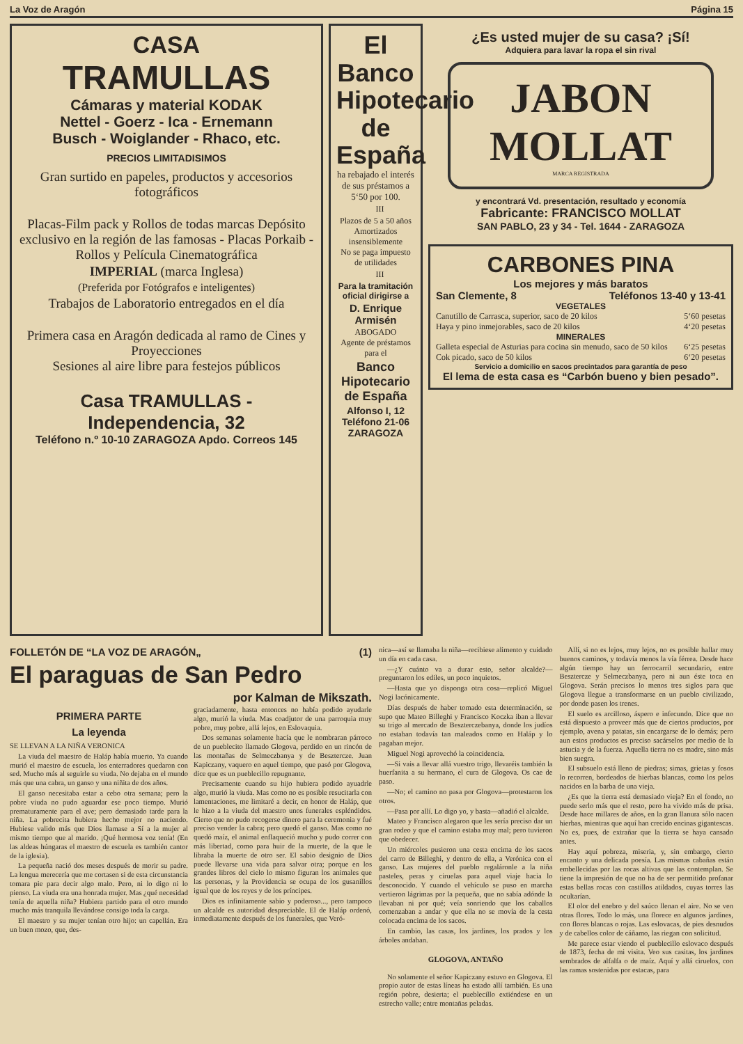La Voz de Aragón Página 15
CASA
TRAMULLAS
Cámaras y material KODAK
Nettel - Goerz - Ica - Ernemann
Busch - Woiglander - Rhaco, etc.
PRECIOS LIMITADISIMOS
Gran surtido en papeles, productos y accesorios fotográficos
Placas-Film pack y Rollos de todas marcas Depósito exclusivo en la región de las famosas - Placas Porkaib - Rollos y Película Cinematográfica
IMPERIAL (marca Inglesa)
(Preferida por Fotógrafos e inteligentes)
Trabajos de Laboratorio entregados en el día
Primera casa en Aragón dedicada al ramo de Cines y Proyecciones
Sesiones al aire libre para festejos públicos
Casa TRAMULLAS - Independencia, 32
Teléfono n.º 10-10 ZARAGOZA Apdo. Correos 145
El Banco Hipotecario de España
ha rebajado el interés de sus préstamos a 5‘50 por 100.
III
Plazos de 5 a 50 años
Amortizados insensiblemente
No se paga impuesto de utilidades
III
Para la tramitación oficial dirigirse a
D. Enrique Armisén
ABOGADO
Agente de préstamos para el
Banco Hipotecario de España
Alfonso I, 12
Teléfono 21-06
ZARAGOZA
¿Es usted mujer de su casa? ¡Sí!
Adquiera para lavar la ropa el sin rival
JABON
MOLLAT
MARCA REGISTRADA
y encontrará Vd. presentación, resultado y economía
Fabricante: FRANCISCO MOLLAT
SAN PABLO, 23 y 34 - Tel. 1644 - ZARAGOZA
CARBONES PINA
Los mejores y más baratos
San Clemente, 8 Teléfonos 13-40 y 13-41
VEGETALES
Canutillo de Carrasca, superior, saco de 20 kilos 5‘60 pesetas
Haya y pino inmejorables, saco de 20 kilos 4‘20 pesetas
MINERALES
Galleta especial de Asturias para cocina sin menudo, saco de 50 kilos 6‘25 pesetas
Cok picado, saco de 50 kilos 6‘20 pesetas
Servicio a domicilio en sacos precintados para garantía de peso
El lema de esta casa es “Carbón bueno y bien pesado”.
FOLLETÓN DE “LA VOZ DE ARAGÓN„ (1)
El paraguas de San Pedro
por Kalman de Mikszath.
PRIMERA PARTE
La leyenda
SE LLEVAN A LA NIÑA VERONICA
La viuda del maestro de Haláp había muerto. Ya cuando murió el maestro de escuela, los enterradores quedaron con sed. Mucho más al seguirle su viuda. No dejaba en el mundo más que una cabra, un ganso y una niñita de dos años.
El ganso necesitaba estar a cebo otra semana; pero la pobre viuda no pudo aguardar ese poco tiempo. Murió prematuramente para el ave; pero demasiado tarde para la niña. La pobrecita hubiera hecho mejor no naciendo. Hubiese valido más que Dios llamase a Sí a la mujer al mismo tiempo que al marido. ¡Qué hermosa voz tenía! (En las aldeas húngaras el maestro de escuela es también cantor de la iglesia).
La pequeña nació dos meses después de morir su padre. La lengua merecería que me cortasen si de esta circunstancia tomara pie para decir algo malo. Pero, ni lo digo ni lo pienso. La viuda era una honrada mujer. Mas ¿qué necesidad tenía de aquella niña? Hubiera partido para el otro mundo mucho más tranquila llevándose consigo toda la carga.
El maestro y su mujer tenían otro hijo: un capellán. Era un buen mozo, que, des-
graciadamente, hasta entonces no había podido ayudarle algo, murió la viuda. Mas coadjutor de una parroquia muy pobre, muy pobre, allá lejos, en Eslovaquia.
Dos semanas solamente hacía que le nombraran párroco de un pueblecito llamado Glogova, perdido en un rincón de las montañas de Selmeczbanya y de Besztercze. Juan Kapiczany, vaquero en aquel tiempo, que pasó por Glogova, dice que es un pueblecillo repugnante.
Precisamente cuando su hijo hubiera podido ayuadrle algo, murió la viuda. Mas como no es posible resucitarla con lamentaciones, me limitaré a decir, en honor de Haláp, que le hizo a la viuda del maestro unos funerales espléndidos. Cierto que no pudo recogerse dinero para la ceremonia y fué preciso vender la cabra; pero quedó el ganso. Mas como no quedó maíz, el animal enflaqueció mucho y pudo correr con más libertad, como para huir de la muerte, de la que le libraba la muerte de otro ser. El sabio designio de Dios puede llevarse una vida para salvar otra; porque en los grandes libros del cielo lo mismo figuran los animales que las personas, y la Providencia se ocupa de los gusanillos igual que de los reyes y de los príncipes.
Dios es infinitamente sabio y poderoso..., pero tampoco un alcalde es autoridad despreciable. El de Haláp ordenó, inmediatamente después de los funerales, que Veró-
nica—así se llamaba la niña—recibiese alimento y cuidado un día en cada casa.
—¿Y cuánto va a durar esto, señor alcalde?—preguntaron los ediles, un poco inquietos.
—Hasta que yo disponga otra cosa—replicó Miguel Nogi lacónicamente.
Días después de haber tomado esta determinación, se supo que Mateo Billeghi y Francisco Koczka iban a llevar su trigo al mercado de Beszterczebanya, donde los judíos no estaban todavía tan maleados como en Haláp y lo pagaban mejor.
Miguel Nogi aprovechó la coincidencia.
—Si vais a llevar allá vuestro trigo, llevaréis también la huerfanita a su hermano, el cura de Glogova. Os cae de paso.
—No; el camino no pasa por Glogova—protestaron los otros.
—Pasa por allí. Lo digo yo, y basta—añadió el alcalde.
Mateo y Francisco alegaron que les sería preciso dar un gran rodeo y que el camino estaba muy mal; pero tuvieron que obedecer.
Un miércoles pusieron una cesta encima de los sacos del carro de Billeghi, y dentro de ella, a Verónica con el ganso. Las mujeres del pueblo regaláronle a la niña pasteles, peras y ciruelas para aquel viaje hacia lo desconocido. Y cuando el vehículo se puso en marcha vertieron lágrimas por la pequeña, que no sabía adónde la llevaban ni por qué; veía sonriendo que los caballos comenzaban a andar y que ella no se movía de la cesta colocada encima de los sacos.
En cambio, las casas, los jardines, los prados y los árboles andaban.
GLOGOVA, ANTAÑO
No solamente el señor Kapiczany estuvo en Glogova. El propio autor de estas líneas ha estado allí también. Es una región pobre, desierta; el pueblecillo extiéndese en un estrecho valle; entre montañas peladas.
Allí, si no es lejos, muy lejos, no es posible hallar muy buenos caminos, y todavía menos la vía férrea. Desde hace algún tiempo hay un ferrocarril secundario, entre Besztercze y Selmeczbanya, pero ni aun éste toca en Glogova. Serán precisos lo menos tres siglos para que Glogova llegue a transformarse en un pueblo civilizado, por donde pasen los trenes.
El suelo es arcilloso, áspero e infecundo. Dice que no está dispuesto a proveer más que de ciertos productos, por ejemplo, avena y patatas, sin encargarse de lo demás; pero aun estos productos es preciso sacárselos por medio de la astucia y de la fuerza. Aquella tierra no es madre, sino más bien suegra.
El subsuelo está lleno de piedras; simas, grietas y fosos lo recorren, bordeados de hierbas blancas, como los pelos nacidos en la barba de una vieja.
¿Es que la tierra está demasiado vieja? En el fondo, no puede serlo más que el resto, pero ha vivido más de prisa. Desde hace millares de años, en la gran llanura sólo nacen hierbas, mientras que aquí han crecido encinas gigantescas. No es, pues, de extrañar que la tierra se haya cansado antes.
Hay aquí pobreza, miseria, y, sin embargo, cierto encanto y una delicada poesía. Las mismas cabañas están embellecidas por las rocas altivas que las contemplan. Se tiene la impresión de que no ha de ser permitido profanar estas bellas rocas con castillos atildados, cuyas torres las ocultarían.
El olor del enebro y del saúco llenan el aire. No se ven otras flores. Todo lo más, una florece en algunos jardines, con flores blancas o rojas. Las eslovacas, de pies desnudos y de cabellos color de cáñamo, las riegan con solicitud.
Me parece estar viendo el pueblecillo eslovaco después de 1873, fecha de mi visita. Veo sus casitas, los jardines sembrados de alfalfa o de maíz. Aquí y allá ciruelos, con las ramas sostenidas por estacas, para